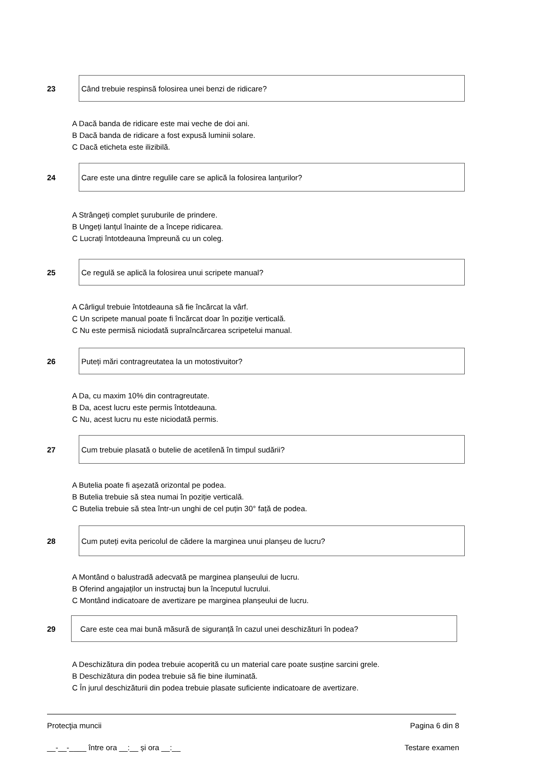23
Când trebuie respinsă folosirea unei benzi de ridicare?
A Dacă banda de ridicare este mai veche de doi ani.
B Dacă banda de ridicare a fost expusă luminii solare.
C Dacă eticheta este ilizibilă.
24
Care este una dintre regulile care se aplică la folosirea lanțurilor?
A Strângeți complet șuruburile de prindere.
B Ungeți lanțul înainte de a începe ridicarea.
C Lucrați întotdeauna împreună cu un coleg.
25
Ce regulă se aplică la folosirea unui scripete manual?
A Cârligul trebuie întotdeauna să fie încărcat la vârf.
C Un scripete manual poate fi încărcat doar în poziție verticală.
C Nu este permisă niciodată supraîncărcarea scripetelui manual.
26
Puteți mări contragreutatea la un motostivuitor?
A Da, cu maxim 10% din contragreutate.
B Da, acest lucru este permis întotdeauna.
C Nu, acest lucru nu este niciodată permis.
27
Cum trebuie plasată o butelie de acetilenă în timpul sudării?
A Butelia poate fi așezată orizontal pe podea.
B Butelia trebuie să stea numai în poziție verticală.
C Butelia trebuie să stea într-un unghi de cel puțin 30° față de podea.
28
Cum puteți evita pericolul de cădere la marginea unui planșeu de lucru?
A Montând o balustradă adecvată pe marginea planșeului de lucru.
B Oferind angajaților un instructaj bun la începutul lucrului.
C Montând indicatoare de avertizare pe marginea planșeului de lucru.
29
Care este cea mai bună măsură de siguranță în cazul unei deschizături în podea?
A Deschizătura din podea trebuie acoperită cu un material care poate susține sarcini grele.
B Deschizătura din podea trebuie să fie bine iluminată.
C În jurul deschizăturii din podea trebuie plasate suficiente indicatoare de avertizare.
Protecţia muncii Pagina 6 din 8
__-__-____ între ora __:__ și ora __:__ Testare examen